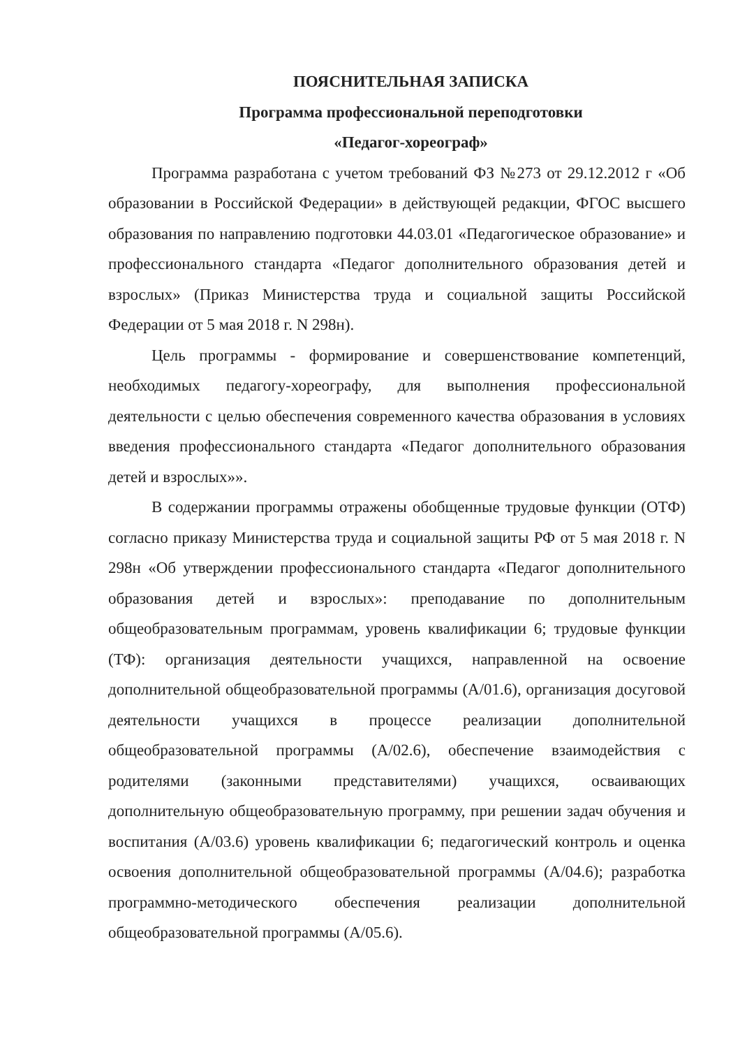ПОЯСНИТЕЛЬНАЯ ЗАПИСКА
Программа профессиональной переподготовки
«Педагог-хореограф»
Программа разработана с учетом требований ФЗ №273 от 29.12.2012 г «Об образовании в Российской Федерации» в действующей редакции, ФГОС высшего образования по направлению подготовки 44.03.01 «Педагогическое образование» и профессионального стандарта «Педагог дополнительного образования детей и взрослых» (Приказ Министерства труда и социальной защиты Российской Федерации от 5 мая 2018 г. N 298н).
Цель программы - формирование и совершенствование компетенций, необходимых педагогу-хореографу, для выполнения профессиональной деятельности с целью обеспечения современного качества образования в условиях введения профессионального стандарта «Педагог дополнительного образования детей и взрослых»».
В содержании программы отражены обобщенные трудовые функции (ОТФ) согласно приказу Министерства труда и социальной защиты РФ от 5 мая 2018 г. N 298н «Об утверждении профессионального стандарта «Педагог дополнительного образования детей и взрослых»: преподавание по дополнительным общеобразовательным программам, уровень квалификации 6; трудовые функции (ТФ): организация деятельности учащихся, направленной на освоение дополнительной общеобразовательной программы (А/01.6), организация досуговой деятельности учащихся в процессе реализации дополнительной общеобразовательной программы (А/02.6), обеспечение взаимодействия с родителями (законными представителями) учащихся, осваивающих дополнительную общеобразовательную программу, при решении задач обучения и воспитания (А/03.6) уровень квалификации 6; педагогический контроль и оценка освоения дополнительной общеобразовательной программы (А/04.6); разработка программно-методического обеспечения реализации дополнительной общеобразовательной программы (А/05.6).